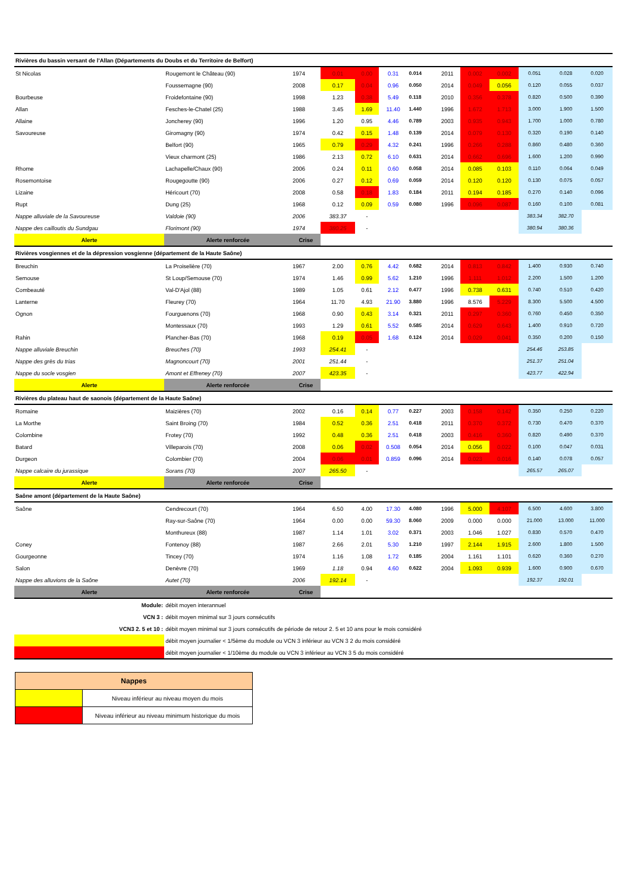| Rivières du bassin versant de l'Allan (Départements du Doubs et du Territoire de Belfort) | | | | | | | | | | | | |
| St Nicolas | Rougemont le Château (90) | 1974 | 0.01 | 0.00 | 0.31 | 0.014 | 2011 | 0.002 | 0.002 | 0.051 | 0.028 | 0.020 |
| | Foussemagne (90) | 2008 | 0.17 | 0.04 | 0.96 | 0.050 | 2014 | 0.049 | 0.056 | 0.120 | 0.055 | 0.037 |
| Bourbeuse | Froidefontaine (90) | 1998 | 1.23 | 0.38 | 5.49 | 0.118 | 2010 | 0.356 | 0.378 | 0.820 | 0.500 | 0.390 |
| Allan | Fesches-le-Chatel (25) | 1988 | 3.45 | 1.69 | 11.40 | 1.440 | 1996 | 1.672 | 1.713 | 3.000 | 1.900 | 1.500 |
| Allaine | Joncherey (90) | 1996 | 1.20 | 0.95 | 4.46 | 0.789 | 2003 | 0.935 | 0.943 | 1.700 | 1.000 | 0.780 |
| Savoureuse | Giromagny (90) | 1974 | 0.42 | 0.15 | 1.48 | 0.139 | 2014 | 0.079 | 0.130 | 0.320 | 0.190 | 0.140 |
| | Belfort (90) | 1965 | 0.79 | 0.29 | 4.32 | 0.241 | 1996 | 0.266 | 0.288 | 0.860 | 0.480 | 0.360 |
| | Vieux charmont (25) | 1986 | 2.13 | 0.72 | 6.10 | 0.631 | 2014 | 0.662 | 0.696 | 1.600 | 1.200 | 0.990 |
| Rhome | Lachapelle/Chaux (90) | 2006 | 0.24 | 0.11 | 0.60 | 0.058 | 2014 | 0.085 | 0.103 | 0.110 | 0.064 | 0.049 |
| Rosemontoise | Rougegoutte (90) | 2006 | 0.27 | 0.12 | 0.69 | 0.059 | 2014 | 0.120 | 0.120 | 0.130 | 0.075 | 0.057 |
| Lizaine | Héricourt (70) | 2008 | 0.58 | 0.18 | 1.83 | 0.184 | 2011 | 0.194 | 0.185 | 0.270 | 0.140 | 0.096 |
| Rupt | Dung (25) | 1968 | 0.12 | 0.09 | 0.59 | 0.080 | 1996 | 0.096 | 0.087 | 0.160 | 0.100 | 0.081 |
| Nappe alluviale de la Savoureuse | Valdoie (90) | 2006 | 383.37 | - | | | | | | 383.34 | 382.70 | |
| Nappe des cailloutis du Sundgau | Florimont (90) | 1974 | 380.25 | - | | | | | | 380.94 | 380.36 | |
| Alerte | Alerte renforcée | Crise | | | | | | | | | | |
| Rivières vosgiennes et de la dépression vosgienne (département de la Haute Saône) | | | | | | | | | | | | |
| Breuchin | La Proiselière (70) | 1967 | 2.00 | 0.76 | 4.42 | 0.682 | 2014 | 0.813 | 0.842 | 1.400 | 0.930 | 0.740 |
| Semouse | St Loup/Semouse (70) | 1974 | 1.46 | 0.99 | 5.62 | 1.210 | 1996 | 1.111 | 1.012 | 2.200 | 1.500 | 1.200 |
| Combeauté | Val-D'Ajol (88) | 1989 | 1.05 | 0.61 | 2.12 | 0.477 | 1996 | 0.738 | 0.631 | 0.740 | 0.510 | 0.420 |
| Lanterne | Fleurey (70) | 1964 | 11.70 | 4.93 | 21.90 | 3.880 | 1996 | 8.576 | 5.229 | 8.300 | 5.500 | 4.500 |
| Ognon | Fourguenons (70) | 1968 | 0.90 | 0.43 | 3.14 | 0.321 | 2011 | 0.297 | 0.360 | 0.760 | 0.450 | 0.350 |
| | Montessaux (70) | 1993 | 1.29 | 0.61 | 5.52 | 0.585 | 2014 | 0.629 | 0.643 | 1.400 | 0.910 | 0.720 |
| Rahin | Plancher-Bas (70) | 1968 | 0.19 | 0.05 | 1.68 | 0.124 | 2014 | 0.029 | 0.041 | 0.350 | 0.200 | 0.150 |
| Nappe alluviale Breuchin | Breuches (70) | 1993 | 254.41 | - | | | | | | 254.46 | 253.85 | |
| Nappe des grès du trias | Magnoncourt (70) | 2001 | 251.44 | - | | | | | | 251.37 | 251.04 | |
| Nappe du socle vosgien | Amont et Effreney (70) | 2007 | 423.35 | - | | | | | | 423.77 | 422.94 | |
| Alerte | Alerte renforcée | Crise | | | | | | | | | | |
| Rivières du plateau haut de saonois (département de la Haute Saône) | | | | | | | | | | | | |
| Romaine | Maizières (70) | 2002 | 0.16 | 0.14 | 0.77 | 0.227 | 2003 | 0.158 | 0.142 | 0.350 | 0.250 | 0.220 |
| La Morthe | Saint Broing (70) | 1984 | 0.52 | 0.36 | 2.51 | 0.418 | 2011 | 0.370 | 0.372 | 0.730 | 0.470 | 0.370 |
| Colombine | Frotey (70) | 1992 | 0.48 | 0.36 | 2.51 | 0.418 | 2003 | 0.416 | 0.360 | 0.820 | 0.490 | 0.370 |
| Batard | Villeparois (70) | 2008 | 0.06 | 0.02 | 0.508 | 0.054 | 2014 | 0.056 | 0.022 | 0.100 | 0.047 | 0.031 |
| Durgeon | Colombier (70) | 2004 | 0.06 | 0.01 | 0.859 | 0.096 | 2014 | 0.023 | 0.016 | 0.140 | 0.078 | 0.057 |
| Nappe calcaire du jurassique | Sorans (70) | 2007 | 265.50 | - | | | | | | 265.57 | 265.07 | |
| Alerte | Alerte renforcée | Crise | | | | | | | | | | |
| Saône amont (département de la Haute Saône) | | | | | | | | | | | | |
| Saône | Cendrecourt (70) | 1964 | 6.50 | 4.00 | 17.30 | 4.080 | 1996 | 5.000 | 4.107 | 6.500 | 4.600 | 3.800 |
| | Ray-sur-Saône (70) | 1964 | 0.00 | 0.00 | 59.30 | 8.060 | 2009 | 0.000 | 0.000 | 21.000 | 13.000 | 11.000 |
| | Monthureux (88) | 1987 | 1.14 | 1.01 | 3.02 | 0.371 | 2003 | 1.046 | 1.027 | 0.830 | 0.570 | 0.470 |
| Coney | Fontenoy (88) | 1987 | 2.66 | 2.01 | 5.30 | 1.210 | 1997 | 2.144 | 1.915 | 2.600 | 1.800 | 1.500 |
| Gourgeonne | Tincey (70) | 1974 | 1.16 | 1.08 | 1.72 | 0.185 | 2004 | 1.161 | 1.101 | 0.620 | 0.360 | 0.270 |
| Salon | Denèvre (70) | 1969 | 1.18 | 0.94 | 4.60 | 0.622 | 2004 | 1.093 | 0.939 | 1.600 | 0.900 | 0.670 |
| Nappe des alluvions de la Saône | Autet (70) | 2006 | 192.14 | - | | | | | | 192.37 | 192.01 | |
| Alerte | Alerte renforcée | Crise | | | | | | | | | | |
| Module: | débit moyen interannuel | | | | | | | | | | | |
| VCN 3 : | débit moyen minimal sur 3 jours consécutifs | | | | | | | | | | | |
| VCN3 2. 5 et 10 : | débit moyen minimal sur 3 jours consécutifs de période de retour 2. 5 et 10 ans pour le mois considéré | | | | | | | | | | | |
| | débit moyen journalier < 1/5ème du module ou VCN 3 inférieur au VCN 3 2 du mois considéré | | | | | | | | | | | |
| | débit moyen journalier < 1/10ème du module ou VCN 3 inférieur au VCN 3 5 du mois considéré | | | | | | | | | | | |
| Nappes | |
| | Niveau inférieur au niveau moyen du mois |
| | Niveau inférieur au niveau minimum historique du mois |